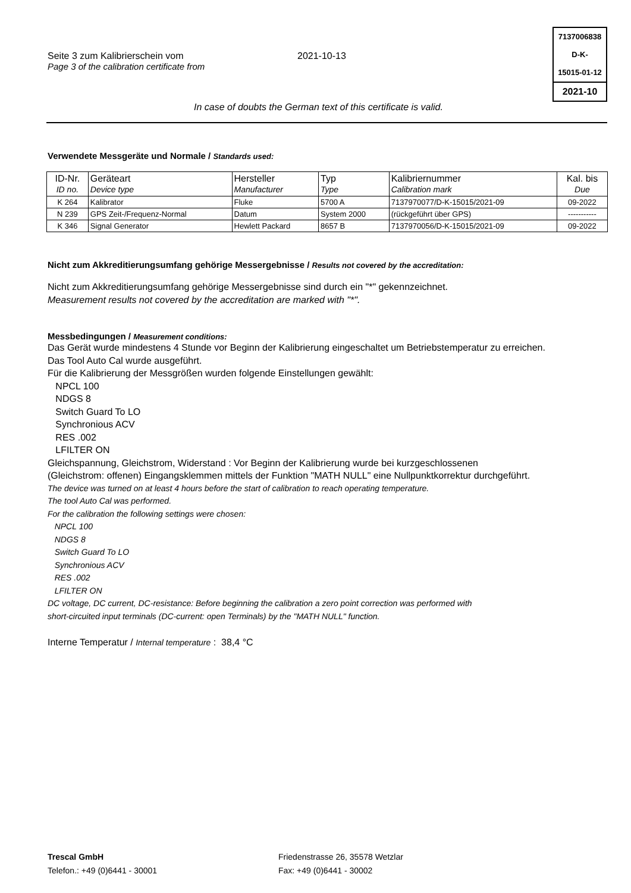Seite 3 zum Kalibrierschein vom
Page 3 of the calibration certificate from
2021-10-13
7137006838
D-K-
15015-01-12
2021-10
In case of doubts the German text of this certificate is valid.
Verwendete Messgeräte und Normale / Standards used:
| ID-Nr. ID no. | Geräteart Device type | Hersteller Manufacturer | Typ Type | Kalibriernummer Calibration mark | Kal. bis Due |
| --- | --- | --- | --- | --- | --- |
| K 264 | Kalibrator | Fluke | 5700 A | 7137970077/D-K-15015/2021-09 | 09-2022 |
| N 239 | GPS Zeit-/Frequenz-Normal | Datum | System 2000 | (rückgeführt über GPS) | ----------- |
| K 346 | Signal Generator | Hewlett Packard | 8657 B | 7137970056/D-K-15015/2021-09 | 09-2022 |
Nicht zum Akkreditierungsumfang gehörige Messergebnisse / Results not covered by the accreditation:
Nicht zum Akkreditierungsumfang gehörige Messergebnisse sind durch ein "*" gekennzeichnet.
Measurement results not covered by the accreditation are marked with "*".
Messbedingungen / Measurement conditions:
Das Gerät wurde mindestens 4 Stunde vor Beginn der Kalibrierung eingeschaltet um Betriebstemperatur zu erreichen.
Das Tool Auto Cal wurde ausgeführt.
Für die Kalibrierung der Messgrößen wurden folgende Einstellungen gewählt:
NPCL 100
NDGS 8
Switch Guard To LO
Synchronious ACV
RES .002
LFILTER ON
Gleichspannung, Gleichstrom, Widerstand : Vor Beginn der Kalibrierung wurde bei kurzgeschlossenen
(Gleichstrom: offenen) Eingangsklemmen mittels der Funktion "MATH NULL" eine Nullpunktkorrektur durchgeführt.
The device was turned on at least 4 hours before the start of calibration to reach operating temperature.
The tool Auto Cal was performed.
For the calibration the following settings were chosen:
NPCL 100
NDGS 8
Switch Guard To LO
Synchronious ACV
RES .002
LFILTER ON
DC voltage, DC current, DC-resistance: Before beginning the calibration a zero point correction was performed with
short-circuited input terminals (DC-current: open Terminals) by the "MATH NULL" function.
Interne Temperatur / Internal temperature : 38,4 °C
Trescal GmbH
Telefon.: +49 (0)6441 - 30001
Friedenstrasse 26, 35578 Wetzlar
Fax: +49 (0)6441 - 30002